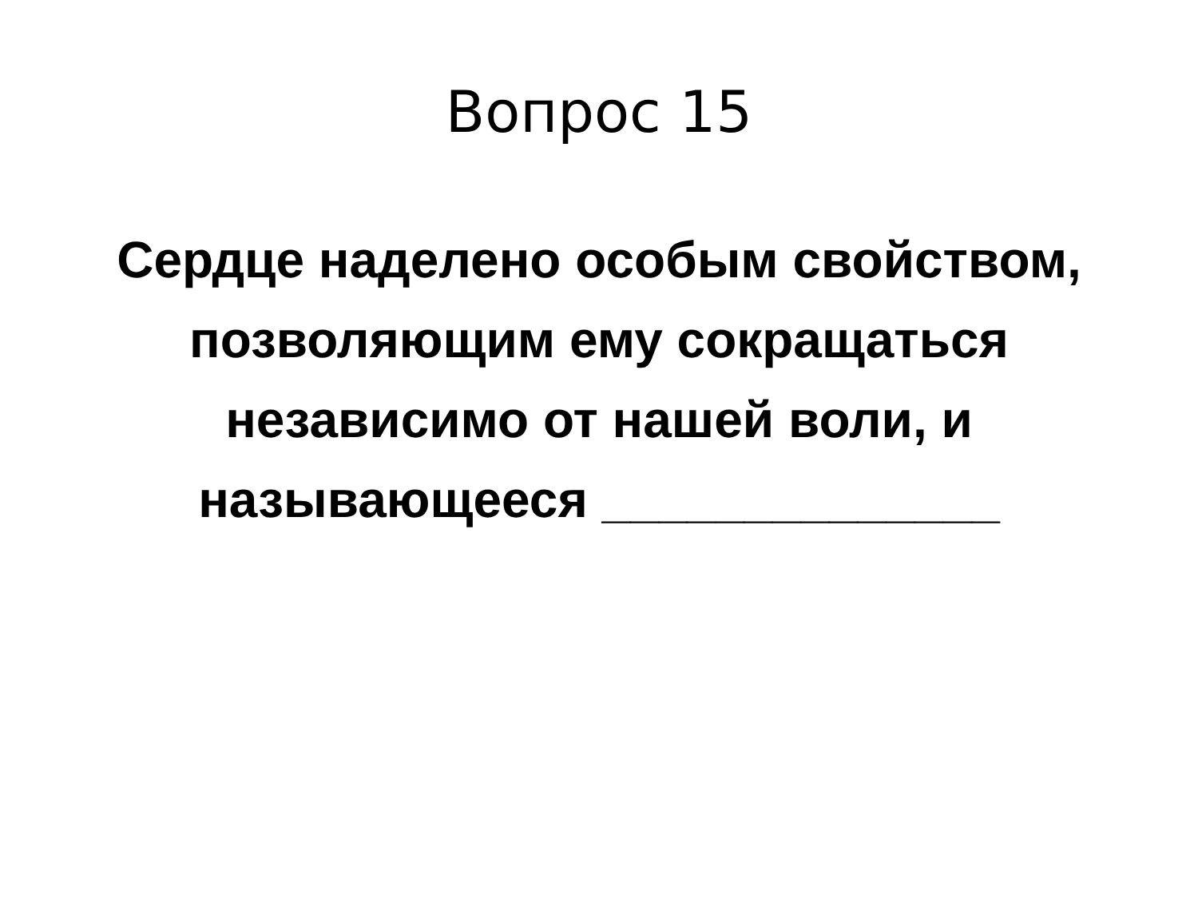Вопрос 15
Сердце наделено особым свойством, позволяющим ему сокращаться независимо от нашей воли, и называющееся ______________